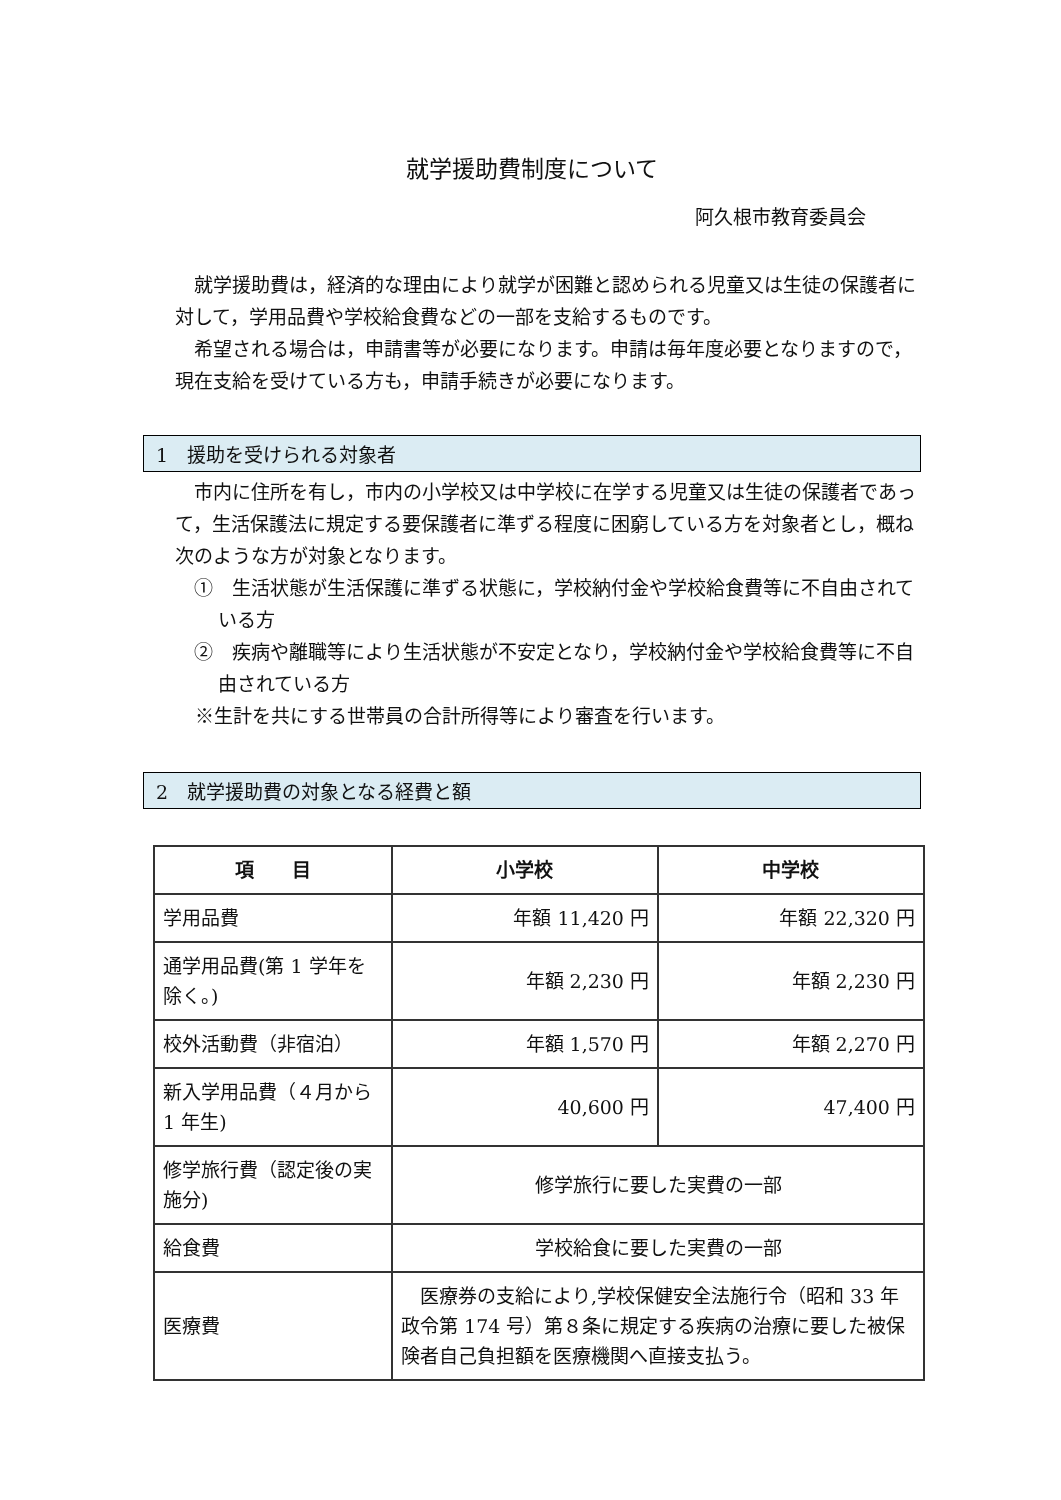就学援助費制度について
阿久根市教育委員会
就学援助費は，経済的な理由により就学が困難と認められる児童又は生徒の保護者に対して，学用品費や学校給食費などの一部を支給するものです。
希望される場合は，申請書等が必要になります。申請は毎年度必要となりますので，現在支給を受けている方も，申請手続きが必要になります。
1　援助を受けられる対象者
市内に住所を有し，市内の小学校又は中学校に在学する児童又は生徒の保護者であって，生活保護法に規定する要保護者に準ずる程度に困窮している方を対象者とし，概ね次のような方が対象となります。
①　生活状態が生活保護に準ずる状態に，学校納付金や学校給食費等に不自由されている方
②　疾病や離職等により生活状態が不安定となり，学校納付金や学校給食費等に不自由されている方
※生計を共にする世帯員の合計所得等により審査を行います。
2　就学援助費の対象となる経費と額
| 項 目 | 小学校 | 中学校 |
| --- | --- | --- |
| 学用品費 | 年額 11,420 円 | 年額 22,320 円 |
| 通学用品費(第 1 学年を除く。) | 年額 2,230 円 | 年額 2,230 円 |
| 校外活動費（非宿泊） | 年額 1,570 円 | 年額 2,270 円 |
| 新入学用品費（４月から 1 年生) | 40,600 円 | 47,400 円 |
| 修学旅行費（認定後の実施分) | 修学旅行に要した実費の一部 | |
| 給食費 | 学校給食に要した実費の一部 | |
| 医療費 | 医療券の支給により,学校保健安全法施行令（昭和 33 年政令第 174 号）第８条に規定する疾病の治療に要した被保険者自己負担額を医療機関へ直接支払う。 | |